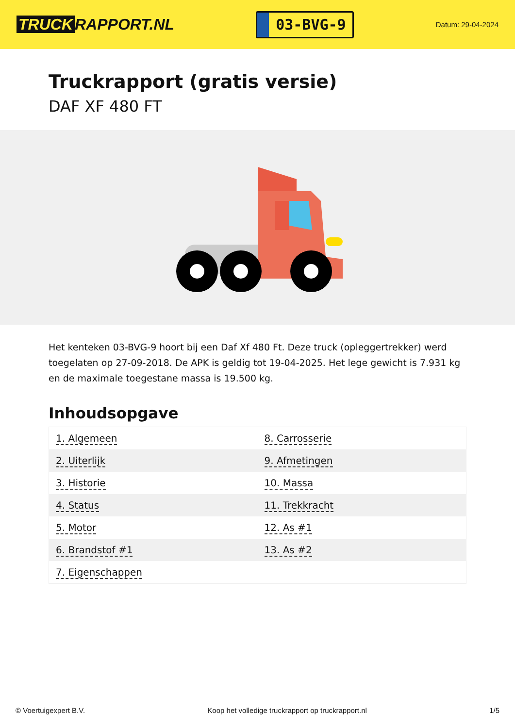TRUCK RAPPORT.NL
03-BVG-9
Datum: 29-04-2024
Truckrapport (gratis versie)
DAF XF 480 FT
Het kenteken 03-BVG-9 hoort bij een Daf Xf 480 Ft. Deze truck (opleggertrekker) werd toegelaten op 27-09-2018. De APK is geldig tot 19-04-2025. Het lege gewicht is 7.931 kg en de maximale toegestane massa is 19.500 kg.
Inhoudsopgave
| 1. Algemeen | 8. Carrosserie |
| 2. Uiterlijk | 9. Afmetingen |
| 3. Historie | 10. Massa |
| 4. Status | 11. Trekkracht |
| 5. Motor | 12. As #1 |
| 6. Brandstof #1 | 13. As #2 |
| 7. Eigenschappen | |
© Voertuigexpert B.V. Koop het volledige truckrapport op truckrapport.nl 1/5